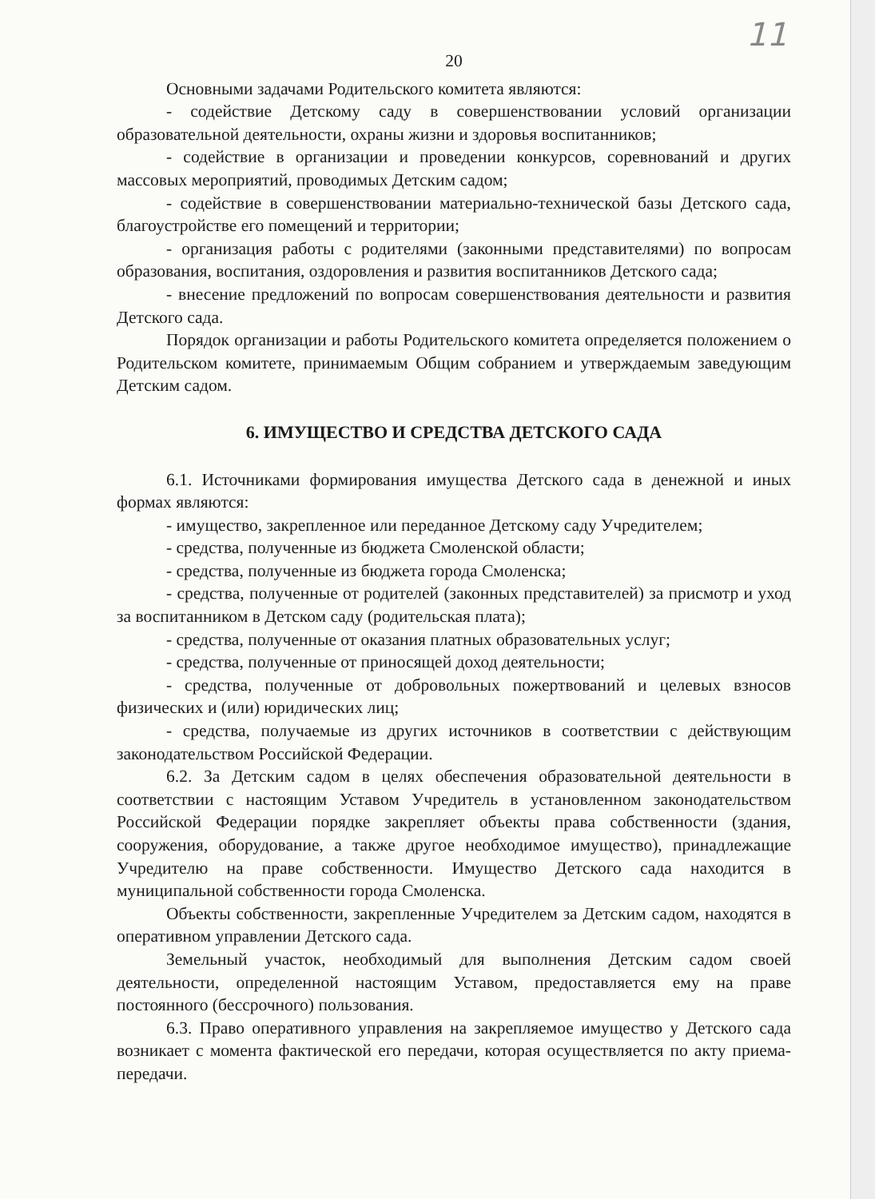11
20
Основными задачами Родительского комитета являются:
- содействие Детскому саду в совершенствовании условий организации образовательной деятельности, охраны жизни и здоровья воспитанников;
- содействие в организации и проведении конкурсов, соревнований и других массовых мероприятий, проводимых Детским садом;
- содействие в совершенствовании материально-технической базы Детского сада, благоустройстве его помещений и территории;
- организация работы с родителями (законными представителями) по вопросам образования, воспитания, оздоровления и развития воспитанников Детского сада;
- внесение предложений по вопросам совершенствования деятельности и развития Детского сада.
Порядок организации и работы Родительского комитета определяется положением о Родительском комитете, принимаемым Общим собранием и утверждаемым заведующим Детским садом.
6. ИМУЩЕСТВО И СРЕДСТВА ДЕТСКОГО САДА
6.1. Источниками формирования имущества Детского сада в денежной и иных формах являются:
- имущество, закрепленное или переданное Детскому саду Учредителем;
- средства, полученные из бюджета Смоленской области;
- средства, полученные из бюджета города Смоленска;
- средства, полученные от родителей (законных представителей) за присмотр и уход за воспитанником в Детском саду (родительская плата);
- средства, полученные от оказания платных образовательных услуг;
- средства, полученные от приносящей доход деятельности;
- средства, полученные от добровольных пожертвований и целевых взносов физических и (или) юридических лиц;
- средства, получаемые из других источников в соответствии с действующим законодательством Российской Федерации.
6.2. За Детским садом в целях обеспечения образовательной деятельности в соответствии с настоящим Уставом Учредитель в установленном законодательством Российской Федерации порядке закрепляет объекты права собственности (здания, сооружения, оборудование, а также другое необходимое имущество), принадлежащие Учредителю на праве собственности. Имущество Детского сада находится в муниципальной собственности города Смоленска.
Объекты собственности, закрепленные Учредителем за Детским садом, находятся в оперативном управлении Детского сада.
Земельный участок, необходимый для выполнения Детским садом своей деятельности, определенной настоящим Уставом, предоставляется ему на праве постоянного (бессрочного) пользования.
6.3. Право оперативного управления на закрепляемое имущество у Детского сада возникает с момента фактической его передачи, которая осуществляется по акту приема-передачи.